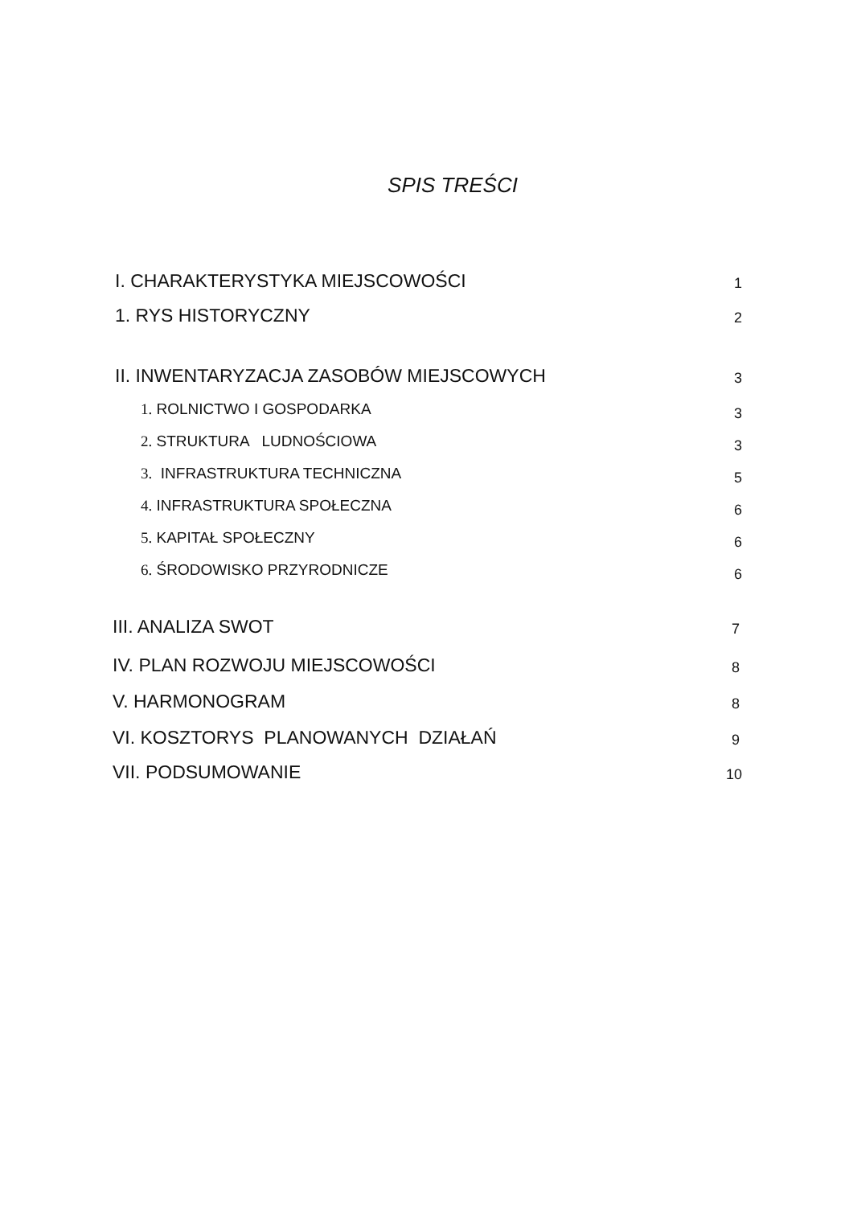SPIS TREŚCI
I. CHARAKTERYSTYKA MIEJSCOWOŚCI 1
1. RYS HISTORYCZNY 2
II. INWENTARYZACJA ZASOBÓW MIEJSCOWYCH 3
1. ROLNICTWO I GOSPODARKA 3
2. STRUKTURA LUDNOŚCIOWA 3
3. INFRASTRUKTURA TECHNICZNA 5
4. INFRASTRUKTURA SPOŁECZNA 6
5. KAPITAŁ SPOŁECZNY 6
6. ŚRODOWISKO PRZYRODNICZE 6
III. ANALIZA SWOT 7
IV. PLAN ROZWOJU MIEJSCOWOŚCI 8
V. HARMONOGRAM 8
VI. KOSZTORYS PLANOWANYCH DZIAŁAŃ 9
VII. PODSUMOWANIE 10